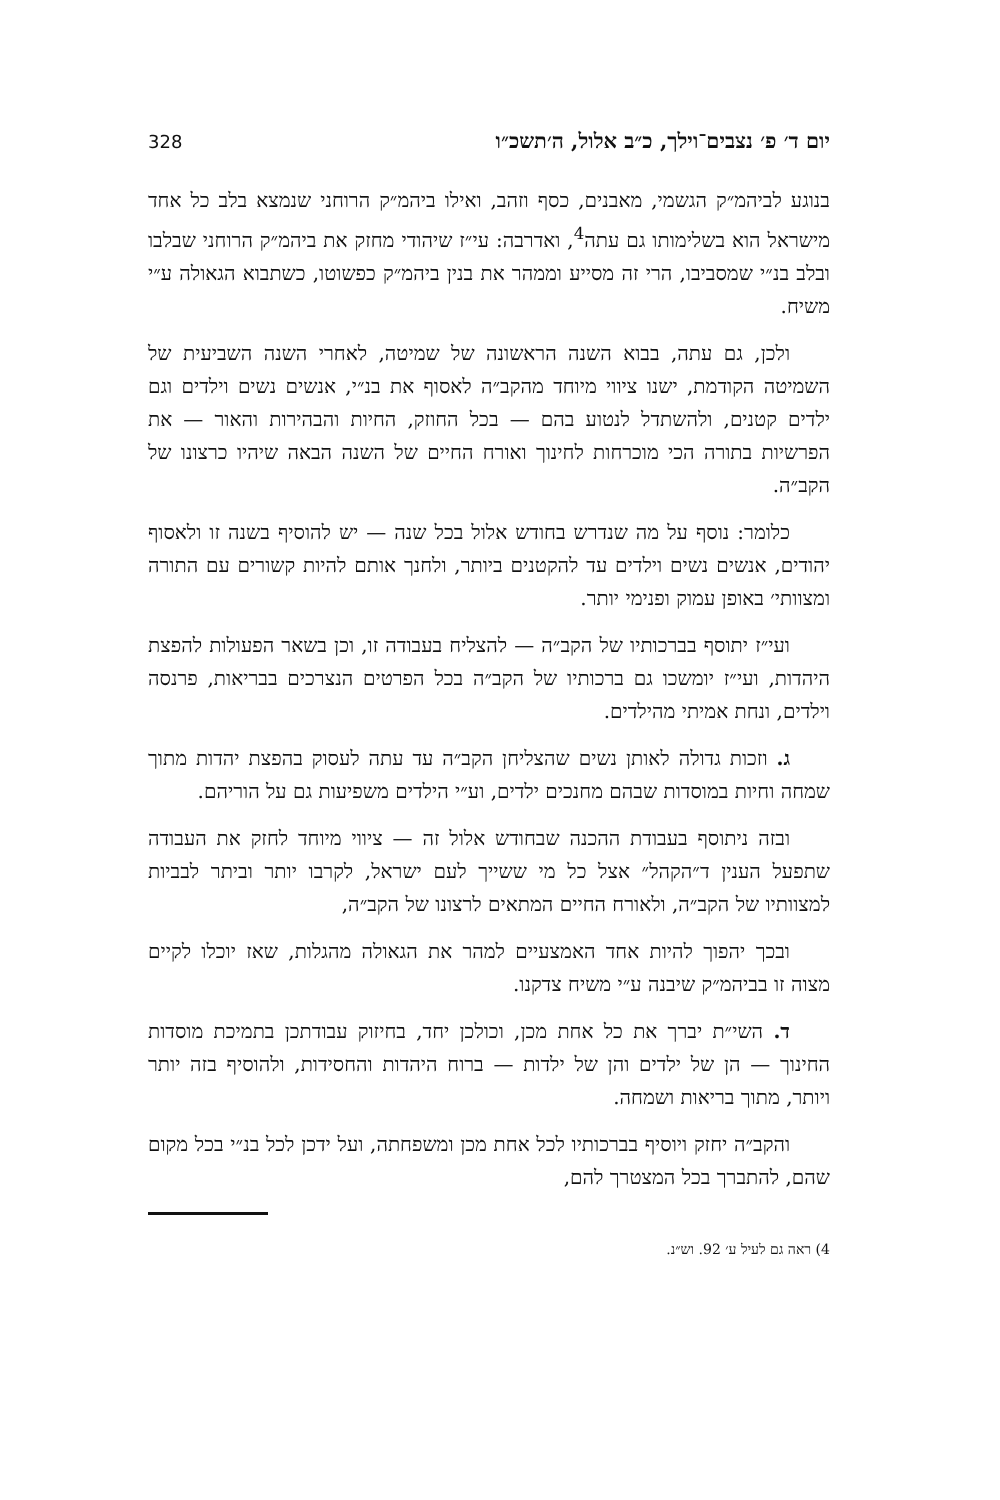יום ד׳ פ׳ נצבים־וילך, כ״ב אלול, ה׳תשכ״ו 328
בנוגע לביהמ״ק הגשמי, מאבנים, כסף וזהב, ואילו ביהמ״ק הרוחני שנמצא בלב כל אחד מישראל הוא בשלימותו גם עתה<sup>4</sup>, ואדרבה: עי״ז שיהודי מחזק את ביהמ״ק הרוחני שבלבו ובלב בנ״י שמסביבו, הרי זה מסייע וממהר את בנין ביהמ״ק כפשוטו, כשתבוא הגאולה ע״י משיח.
ולכן, גם עתה, בבוא השנה הראשונה של שמיטה, לאחרי השנה השביעית של השמיטה הקודמת, ישנו ציווי מיוחד מהקב״ה לאסוף את בנ״י, אנשים נשים וילדים וגם ילדים קטנים, ולהשתדל לנטוע בהם — בכל החוזק, החיות והבהירות והאור — את הפרשיות בתורה הכי מוכרחות לחינוך ואורח החיים של השנה הבאה שיהיו כרצונו של הקב״ה.
כלומר: נוסף על מה שנדרש בחודש אלול בכל שנה — יש להוסיף בשנה זו ולאסוף יהודים, אנשים נשים וילדים עד להקטנים ביותר, ולחנך אותם להיות קשורים עם התורה ומצוותי׳ באופן עמוק ופנימי יותר.
ועי״ז יתוסף בברכותיו של הקב״ה — להצליח בעבודה זו, וכן בשאר הפעולות להפצת היהדות, ועי״ז יומשכו גם ברכותיו של הקב״ה בכל הפרטים הנצרכים בבריאות, פרנסה וילדים, ונחת אמיתי מהילדים.
ג. וזכות גדולה לאותן נשים שהצליחן הקב״ה עד עתה לעסוק בהפצת יהדות מתוך שמחה וחיות במוסדות שבהם מחנכים ילדים, וע״י הילדים משפיעות גם על הוריהם.
ובזה ניתוסף בעבודת ההכנה שבחודש אלול זה — ציווי מיוחד לחזק את העבודה שתפעל הענין ד״הקהל״ אצל כל מי ששייך לעם ישראל, לקרבו יותר וביתר לבביות למצוותיו של הקב״ה, ולאורח החיים המתאים לרצונו של הקב״ה,
ובכך יהפוך להיות אחד האמצעיים למהר את הגאולה מהגלות, שאז יוכלו לקיים מצוה זו בביהמ״ק שיבנה ע״י משיח צדקנו.
ד. השי״ת יברך את כל אחת מכן, וכולכן יחד, בחיזוק עבודתכן בתמיכת מוסדות החינוך — הן של ילדים והן של ילדות — ברוח היהדות והחסידות, ולהוסיף בזה יותר ויותר, מתוך בריאות ושמחה.
והקב״ה יחזק ויוסיף בברכותיו לכל אחת מכן ומשפחתה, ועל ידכן לכל בנ״י בכל מקום שהם, להתברך בכל המצטרך להם,
4) ראה גם לעיל ע׳ 92. וש״נ.